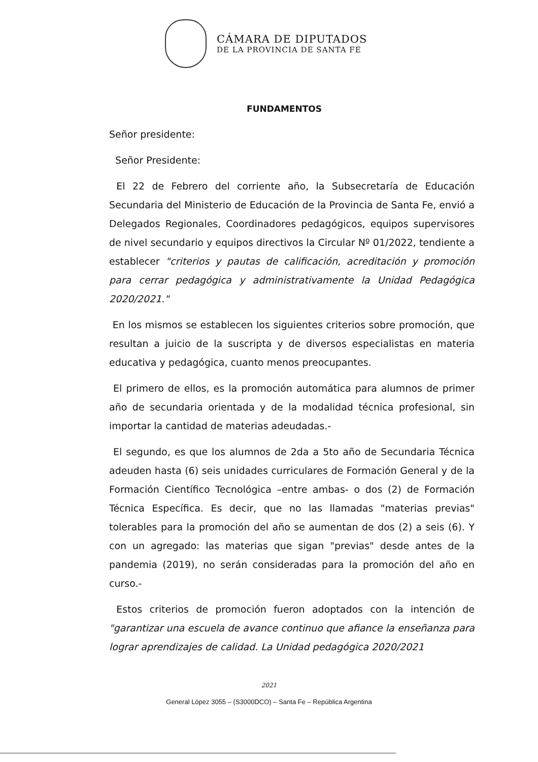CÁMARA DE DIPUTADOS
DE LA PROVINCIA DE SANTA FE
FUNDAMENTOS
Señor presidente:
Señor Presidente:
El 22 de Febrero del corriente año, la Subsecretaría de Educación Secundaria del Ministerio de Educación de la Provincia de Santa Fe, envió a Delegados Regionales, Coordinadores pedagógicos, equipos supervisores de nivel secundario y equipos directivos la Circular Nº 01/2022, tendiente a establecer "criterios y pautas de calificación, acreditación y promoción para cerrar pedagógica y administrativamente la Unidad Pedagógica 2020/2021."
En los mismos se establecen los siguientes criterios sobre promoción, que resultan a juicio de la suscripta y de diversos especialistas en materia educativa y pedagógica, cuanto menos preocupantes.
El primero de ellos, es la promoción automática para alumnos de primer año de secundaria orientada y de la modalidad técnica profesional, sin importar la cantidad de materias adeudadas.-
El segundo, es que los alumnos de 2da a 5to año de Secundaria Técnica adeuden hasta (6) seis unidades curriculares de Formación General y de la Formación Científico Tecnológica –entre ambas- o dos (2) de Formación Técnica Específica. Es decir, que no las llamadas "materias previas" tolerables para la promoción del año se aumentan de dos (2) a seis (6). Y con un agregado: las materias que sigan "previas" desde antes de la pandemia (2019), no serán consideradas para la promoción del año en curso.-
Estos criterios de promoción fueron adoptados con la intención de "garantizar una escuela de avance continuo que afiance la enseñanza para lograr aprendizajes de calidad. La Unidad pedagógica 2020/2021
2021
General López 3055 – (S3000DCO) – Santa Fe – República Argentina